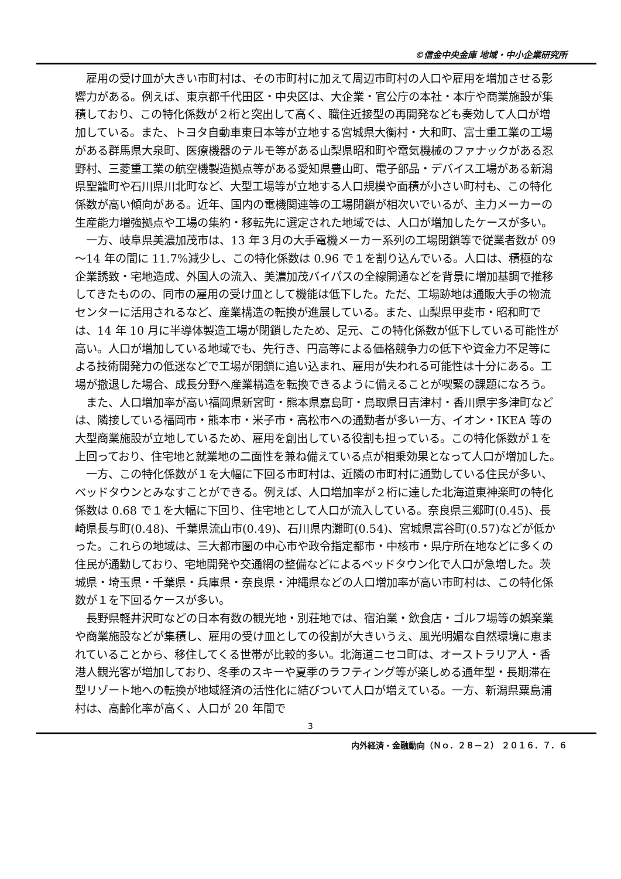©信金中央金庫 地域・中小企業研究所
雇用の受け皿が大きい市町村は、その市町村に加えて周辺市町村の人口や雇用を増加させる影響力がある。例えば、東京都千代田区・中央区は、大企業・官公庁の本社・本庁や商業施設が集積しており、この特化係数が２桁と突出して高く、職住近接型の再開発なども奏効して人口が増加している。また、トヨタ自動車東日本等が立地する宮城県大衡村・大和町、富士重工業の工場がある群馬県大泉町、医療機器のテルモ等がある山梨県昭和町や電気機械のファナックがある忍野村、三菱重工業の航空機製造拠点等がある愛知県豊山町、電子部品・デバイス工場がある新潟県聖籠町や石川県川北町など、大型工場等が立地する人口規模や面積が小さい町村も、この特化係数が高い傾向がある。近年、国内の電機関連等の工場閉鎖が相次いでいるが、主力メーカーの生産能力増強拠点や工場の集約・移転先に選定された地域では、人口が増加したケースが多い。
一方、岐阜県美濃加茂市は、13 年３月の大手電機メーカー系列の工場閉鎖等で従業者数が 09～14 年の間に 11.7%減少し、この特化係数は 0.96 で１を割り込んでいる。人口は、積極的な企業誘致・宅地造成、外国人の流入、美濃加茂バイパスの全線開通などを背景に増加基調で推移してきたものの、同市の雇用の受け皿として機能は低下した。ただ、工場跡地は通販大手の物流センターに活用されるなど、産業構造の転換が進展している。また、山梨県甲斐市・昭和町では、14 年 10 月に半導体製造工場が閉鎖したため、足元、この特化係数が低下している可能性が高い。人口が増加している地域でも、先行き、円高等による価格競争力の低下や資金力不足等による技術開発力の低迷などで工場が閉鎖に追い込まれ、雇用が失われる可能性は十分にある。工場が撤退した場合、成長分野へ産業構造を転換できるように備えることが喫緊の課題になろう。
また、人口増加率が高い福岡県新宮町・熊本県嘉島町・鳥取県日吉津村・香川県宇多津町などは、隣接している福岡市・熊本市・米子市・高松市への通勤者が多い一方、イオン・IKEA 等の大型商業施設が立地しているため、雇用を創出している役割も担っている。この特化係数が１を上回っており、住宅地と就業地の二面性を兼ね備えている点が相乗効果となって人口が増加した。
一方、この特化係数が１を大幅に下回る市町村は、近隣の市町村に通勤している住民が多い、ベッドタウンとみなすことができる。例えば、人口増加率が２桁に達した北海道東神楽町の特化係数は 0.68 で１を大幅に下回り、住宅地として人口が流入している。奈良県三郷町(0.45)、長崎県長与町(0.48)、千葉県流山市(0.49)、石川県内灘町(0.54)、宮城県富谷町(0.57)などが低かった。これらの地域は、三大都市圏の中心市や政令指定都市・中核市・県庁所在地などに多くの住民が通勤しており、宅地開発や交通網の整備などによるベッドタウン化で人口が急増した。茨城県・埼玉県・千葉県・兵庫県・奈良県・沖縄県などの人口増加率が高い市町村は、この特化係数が１を下回るケースが多い。
長野県軽井沢町などの日本有数の観光地・別荘地では、宿泊業・飲食店・ゴルフ場等の娯楽業や商業施設などが集積し、雇用の受け皿としての役割が大きいうえ、風光明媚な自然環境に恵まれていることから、移住してくる世帯が比較的多い。北海道ニセコ町は、オーストラリア人・香港人観光客が増加しており、冬季のスキーや夏季のラフティング等が楽しめる通年型・長期滞在型リゾート地への転換が地域経済の活性化に結びついて人口が増えている。一方、新潟県粟島浦村は、高齢化率が高く、人口が 20 年間で
3
内外経済・金融動向（Ｎｏ．２８－２） ２０１６．７．６